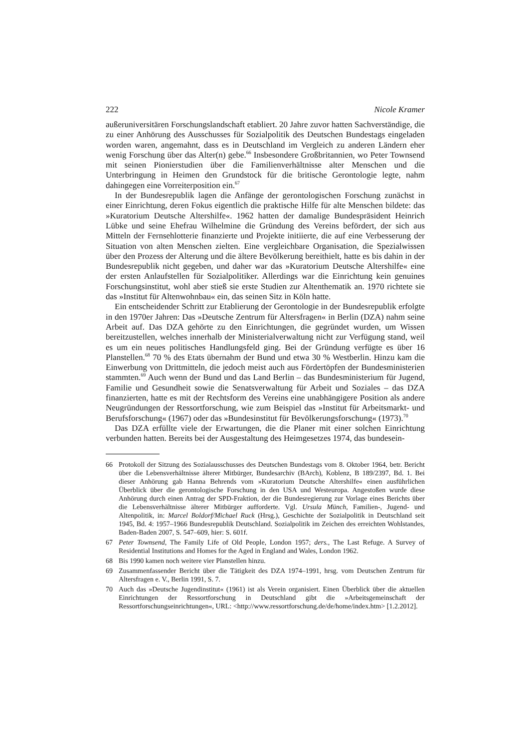222 Nicole Kramer
außeruniversitären Forschungslandschaft etabliert. 20 Jahre zuvor hatten Sachverständige, die zu einer Anhörung des Ausschusses für Sozialpolitik des Deutschen Bundestags eingeladen worden waren, angemahnt, dass es in Deutschland im Vergleich zu anderen Ländern eher wenig Forschung über das Alter(n) gebe.<sup>66</sup> Insbesondere Großbritannien, wo Peter Townsend mit seinen Pionierstudien über die Familienverhältnisse alter Menschen und die Unterbringung in Heimen den Grundstock für die britische Gerontologie legte, nahm dahingegen eine Vorreiterposition ein.<sup>67</sup>
In der Bundesrepublik lagen die Anfänge der gerontologischen Forschung zunächst in einer Einrichtung, deren Fokus eigentlich die praktische Hilfe für alte Menschen bildete: das »Kuratorium Deutsche Altershilfe«. 1962 hatten der damalige Bundespräsident Heinrich Lübke und seine Ehefrau Wilhelmine die Gründung des Vereins befördert, der sich aus Mitteln der Fernsehlotterie finanzierte und Projekte initiierte, die auf eine Verbesserung der Situation von alten Menschen zielten. Eine vergleichbare Organisation, die Spezialwissen über den Prozess der Alterung und die ältere Bevölkerung bereithielt, hatte es bis dahin in der Bundesrepublik nicht gegeben, und daher war das »Kuratorium Deutsche Altershilfe« eine der ersten Anlaufstellen für Sozialpolitiker. Allerdings war die Einrichtung kein genuines Forschungsinstitut, wohl aber stieß sie erste Studien zur Altenthematik an. 1970 richtete sie das »Institut für Altenwohnbau« ein, das seinen Sitz in Köln hatte.
Ein entscheidender Schritt zur Etablierung der Gerontologie in der Bundesrepublik erfolgte in den 1970er Jahren: Das »Deutsche Zentrum für Altersfragen« in Berlin (DZA) nahm seine Arbeit auf. Das DZA gehörte zu den Einrichtungen, die gegründet wurden, um Wissen bereitzustellen, welches innerhalb der Ministerialverwaltung nicht zur Verfügung stand, weil es um ein neues politisches Handlungsfeld ging. Bei der Gründung verfügte es über 16 Planstellen.<sup>68</sup> 70 % des Etats übernahm der Bund und etwa 30 % Westberlin. Hinzu kam die Einwerbung von Drittmitteln, die jedoch meist auch aus Fördertöpfen der Bundesministerien stammten.<sup>69</sup> Auch wenn der Bund und das Land Berlin – das Bundesministerium für Jugend, Familie und Gesundheit sowie die Senatsverwaltung für Arbeit und Soziales – das DZA finanzierten, hatte es mit der Rechtsform des Vereins eine unabhängigere Position als andere Neugründungen der Ressortforschung, wie zum Beispiel das »Institut für Arbeitsmarkt- und Berufsforschung« (1967) oder das »Bundesinstitut für Bevölkerungsforschung« (1973).<sup>70</sup>
Das DZA erfüllte viele der Erwartungen, die die Planer mit einer solchen Einrichtung verbunden hatten. Bereits bei der Ausgestaltung des Heimgesetzes 1974, das bundesein-
66 Protokoll der Sitzung des Sozialausschusses des Deutschen Bundestags vom 8. Oktober 1964, betr. Bericht über die Lebensverhältnisse älterer Mitbürger, Bundesarchiv (BArch), Koblenz, B 189/2397, Bd. 1. Bei dieser Anhörung gab Hanna Behrends vom »Kuratorium Deutsche Altershilfe« einen ausführlichen Überblick über die gerontologische Forschung in den USA und Westeuropa. Angestoßen wurde diese Anhörung durch einen Antrag der SPD-Fraktion, der die Bundesregierung zur Vorlage eines Berichts über die Lebensverhältnisse älterer Mitbürger aufforderte. Vgl. Ursula Münch, Familien-, Jugend- und Altenpolitik, in: Marcel Boldorf/Michael Ruck (Hrsg.), Geschichte der Sozialpolitik in Deutschland seit 1945, Bd. 4: 1957–1966 Bundesrepublik Deutschland. Sozialpolitik im Zeichen des erreichten Wohlstandes, Baden-Baden 2007, S. 547–609, hier: S. 601f.
67 Peter Townsend, The Family Life of Old People, London 1957; ders., The Last Refuge. A Survey of Residential Institutions and Homes for the Aged in England and Wales, London 1962.
68 Bis 1990 kamen noch weitere vier Planstellen hinzu.
69 Zusammenfassender Bericht über die Tätigkeit des DZA 1974–1991, hrsg. vom Deutschen Zentrum für Altersfragen e. V., Berlin 1991, S. 7.
70 Auch das »Deutsche Jugendinstitut« (1961) ist als Verein organisiert. Einen Überblick über die aktuellen Einrichtungen der Ressortforschung in Deutschland gibt die »Arbeitsgemeinschaft der Ressortforschungseinrichtungen«, URL: <http://www.ressortforschung.de/de/home/index.htm> [1.2.2012].